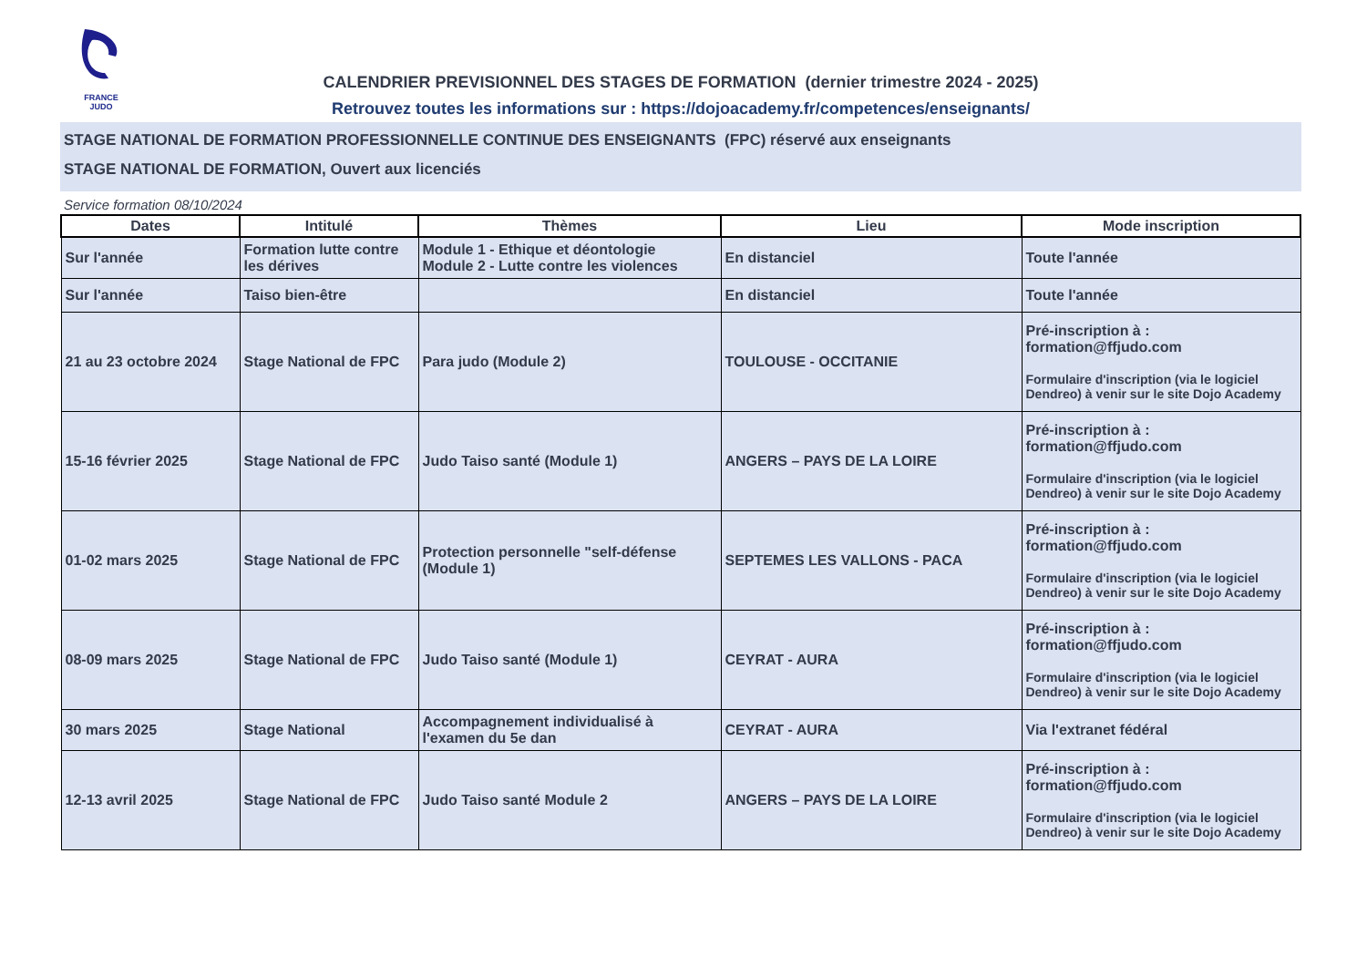FRANCE
JUDO
CALENDRIER PREVISIONNEL DES STAGES DE FORMATION (dernier trimestre 2024 - 2025)
Retrouvez toutes les informations sur : https://dojoacademy.fr/competences/enseignants/
STAGE NATIONAL DE FORMATION PROFESSIONNELLE CONTINUE DES ENSEIGNANTS (FPC) réservé aux enseignants
STAGE NATIONAL DE FORMATION, Ouvert aux licenciés
Service formation 08/10/2024
| Dates | Intitulé | Thèmes | Lieu | Mode inscription |
| --- | --- | --- | --- | --- |
| Sur l'année | Formation lutte contre les dérives | Module 1 - Ethique et déontologie Module 2 - Lutte contre les violences | En distanciel | Toute l'année |
| Sur l'année | Taiso bien-être | | En distanciel | Toute l'année |
| 21 au 23 octobre 2024 | Stage National de FPC | Para judo (Module 2) | TOULOUSE - OCCITANIE | Pré-inscription à : formation@ffjudo.com Formulaire d'inscription (via le logiciel Dendreo) à venir sur le site Dojo Academy |
| 15-16 février 2025 | Stage National de FPC | Judo Taiso santé (Module 1) | ANGERS – PAYS DE LA LOIRE | Pré-inscription à : formation@ffjudo.com Formulaire d'inscription (via le logiciel Dendreo) à venir sur le site Dojo Academy |
| 01-02 mars 2025 | Stage National de FPC | Protection personnelle "self-défense (Module 1) | SEPTEMES LES VALLONS - PACA | Pré-inscription à : formation@ffjudo.com Formulaire d'inscription (via le logiciel Dendreo) à venir sur le site Dojo Academy |
| 08-09 mars 2025 | Stage National de FPC | Judo Taiso santé (Module 1) | CEYRAT - AURA | Pré-inscription à : formation@ffjudo.com Formulaire d'inscription (via le logiciel Dendreo) à venir sur le site Dojo Academy |
| 30 mars 2025 | Stage National | Accompagnement individualisé à l'examen du 5e dan | CEYRAT - AURA | Via l'extranet fédéral |
| 12-13 avril 2025 | Stage National de FPC | Judo Taiso santé Module 2 | ANGERS – PAYS DE LA LOIRE | Pré-inscription à : formation@ffjudo.com Formulaire d'inscription (via le logiciel Dendreo) à venir sur le site Dojo Academy |